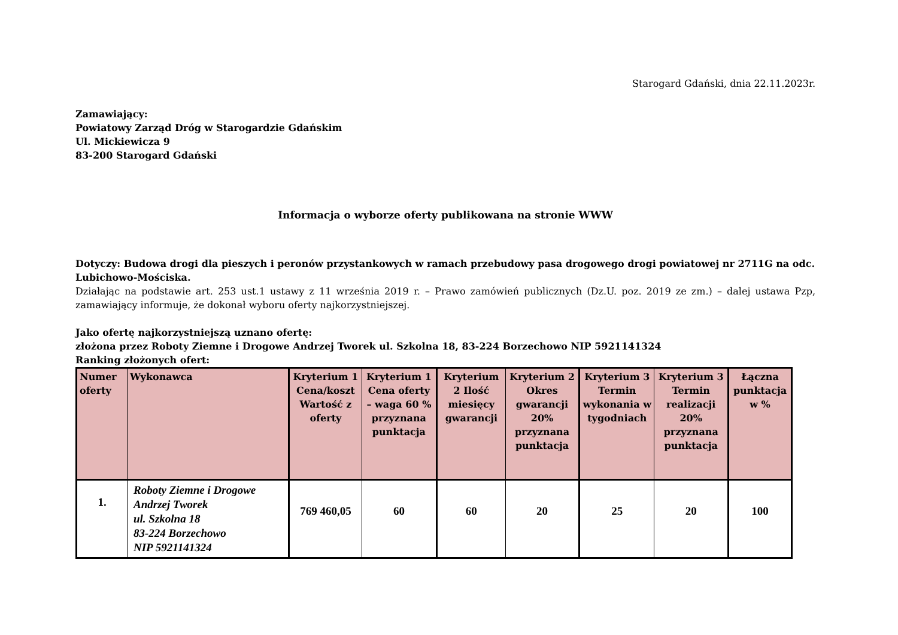Starogard Gdański, dnia 22.11.2023r.
Zamawiający:
Powiatowy Zarząd Dróg w Starogardzie Gdańskim
Ul. Mickiewicza 9
83-200 Starogard Gdański
Informacja o wyborze oferty publikowana na stronie WWW
Dotyczy: Budowa drogi dla pieszych i peronów przystankowych w ramach przebudowy pasa drogowego drogi powiatowej nr 2711G na odc. Lubichowo-Mościska.
Działając na podstawie art. 253 ust.1 ustawy z 11 września 2019 r. – Prawo zamówień publicznych (Dz.U. poz. 2019 ze zm.) – dalej ustawa Pzp, zamawiający informuje, że dokonał wyboru oferty najkorzystniejszej.
Jako ofertę najkorzystniejszą uznano ofertę:
złożona przez Roboty Ziemne i Drogowe Andrzej Tworek ul. Szkolna 18, 83-224 Borzechowo NIP 5921141324
Ranking złożonych ofert:
| Numer oferty | Wykonawca | Kryterium 1 Cena/koszt Wartość z oferty | Kryterium 1 Cena oferty – waga 60 % przyznana punktacja | Kryterium 2 Ilość miesięcy gwarancji | Kryterium 2 Okres gwarancji 20% przyznana punktacja | Kryterium 3 Termin wykonania w tygodniach | Kryterium 3 Termin realizacji 20% przyznana punktacja | Łączna punktacja w % |
| --- | --- | --- | --- | --- | --- | --- | --- | --- |
| 1. | Roboty Ziemne i Drogowe Andrzej Tworek ul. Szkolna 18 83-224 Borzechowo NIP 5921141324 | 769 460,05 | 60 | 60 | 20 | 25 | 20 | 100 |